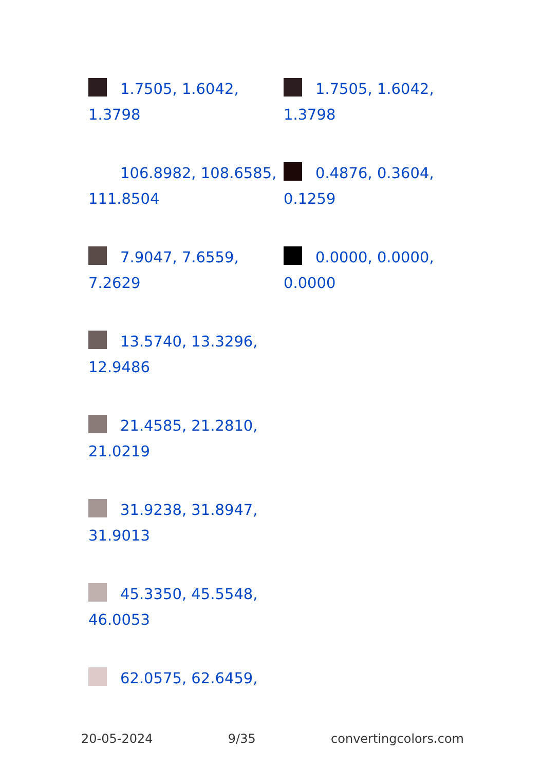1.7505, 1.6042, 1.3798
106.8982, 108.6585, 111.8504
7.9047, 7.6559, 7.2629
13.5740, 13.3296, 12.9486
21.4585, 21.2810, 21.0219
31.9238, 31.8947, 31.9013
45.3350, 45.5548, 46.0053
62.0575, 62.6459,
1.7505, 1.6042, 1.3798
0.4876, 0.3604, 0.1259
0.0000, 0.0000, 0.0000
20-05-2024 9/35 convertingcolors.com